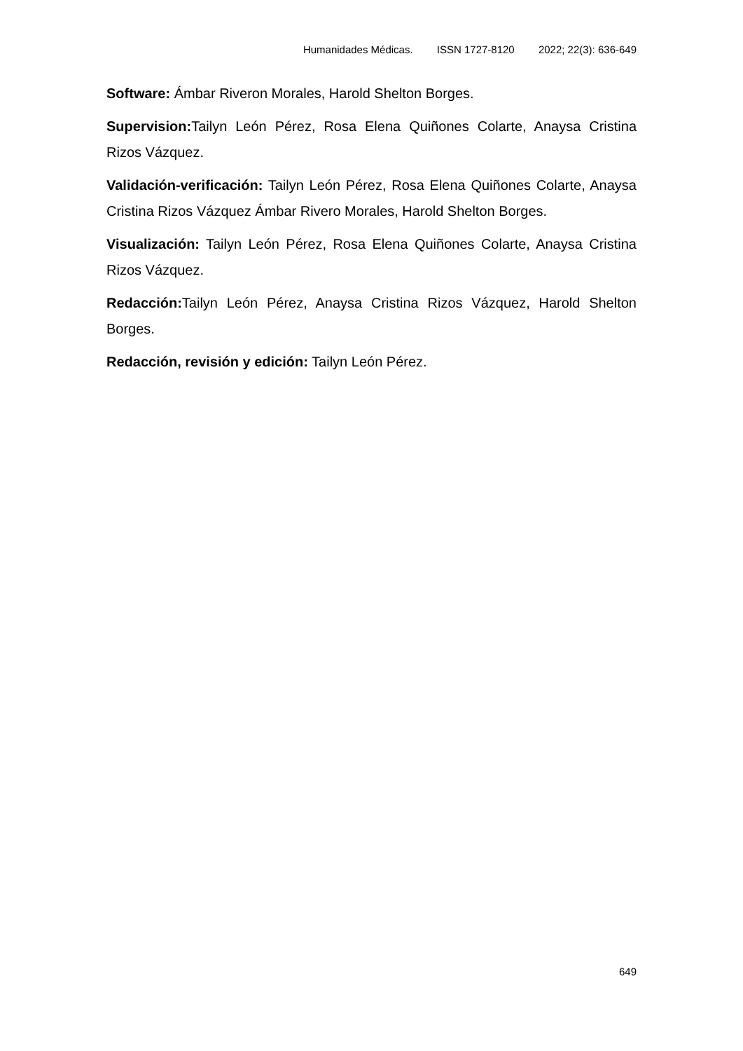Humanidades Médicas. ISSN 1727-8120 2022; 22(3): 636-649
Software: Ámbar Riveron Morales, Harold Shelton Borges.
Supervision: Tailyn León Pérez, Rosa Elena Quiñones Colarte, Anaysa Cristina Rizos Vázquez.
Validación-verificación: Tailyn León Pérez, Rosa Elena Quiñones Colarte, Anaysa Cristina Rizos Vázquez Ámbar Rivero Morales, Harold Shelton Borges.
Visualización: Tailyn León Pérez, Rosa Elena Quiñones Colarte, Anaysa Cristina Rizos Vázquez.
Redacción: Tailyn León Pérez, Anaysa Cristina Rizos Vázquez, Harold Shelton Borges.
Redacción, revisión y edición: Tailyn León Pérez.
649